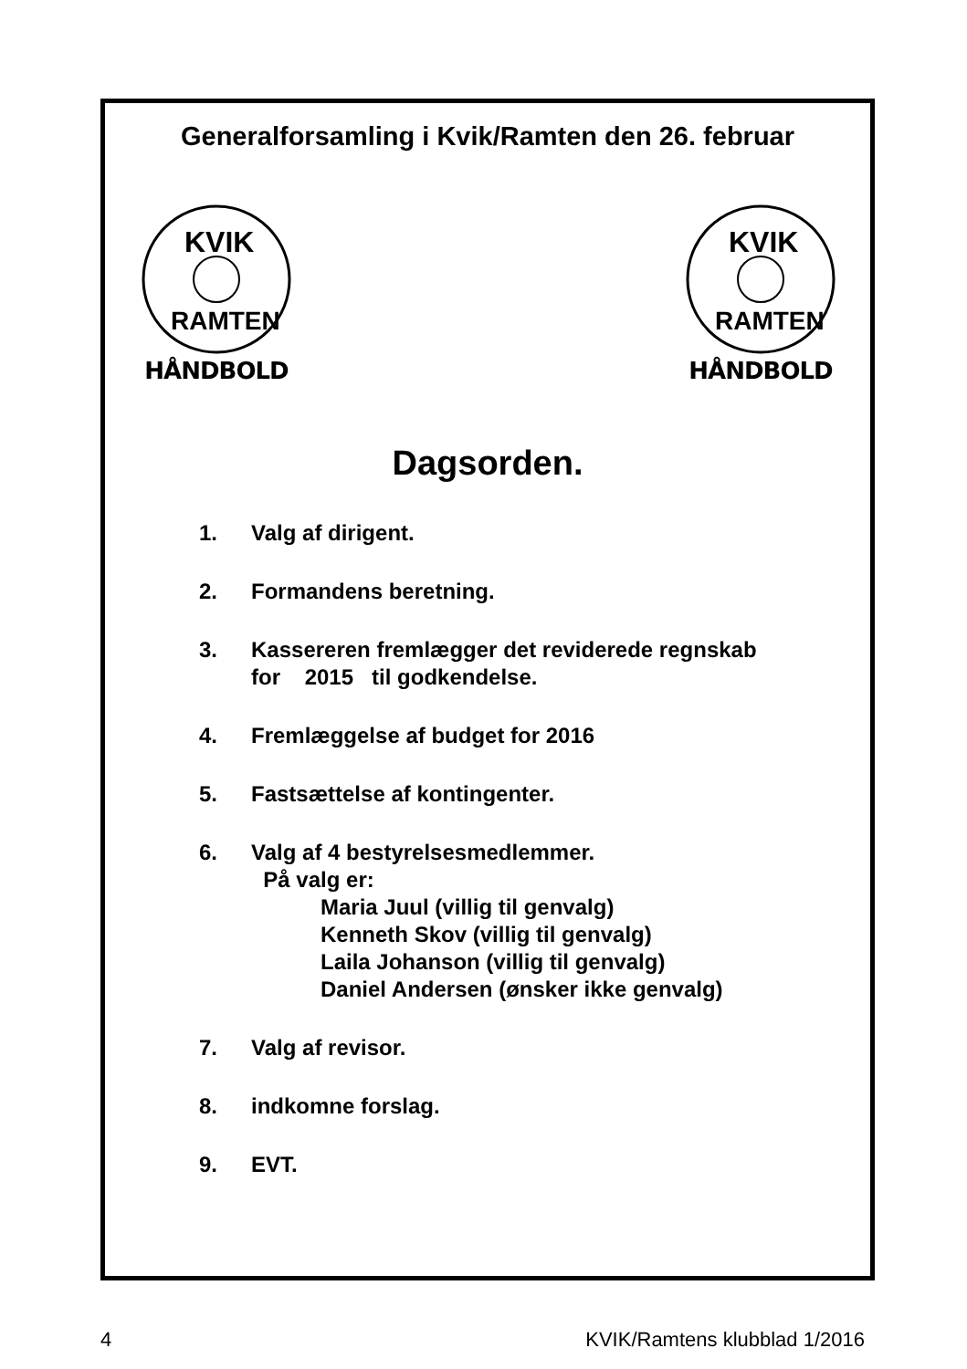Generalforsamling i Kvik/Ramten den 26. februar
KVIK
RAMTEN
HÅNDBOLD
KVIK
RAMTEN
HÅNDBOLD
Dagsorden.
1. Valg af dirigent.
2. Formandens beretning.
3. Kassereren fremlægger det reviderede regnskab
for 2015 til godkendelse.
4. Fremlæggelse af budget for 2016
5. Fastsættelse af kontingenter.
6. Valg af 4 bestyrelsesmedlemmer.
På valg er:
Maria Juul (villig til genvalg)
Kenneth Skov (villig til genvalg)
Laila Johanson (villig til genvalg)
Daniel Andersen (ønsker ikke genvalg)
7. Valg af revisor.
8. indkomne forslag.
9. EVT.
4 KVIK/Ramtens klubblad 1/2016